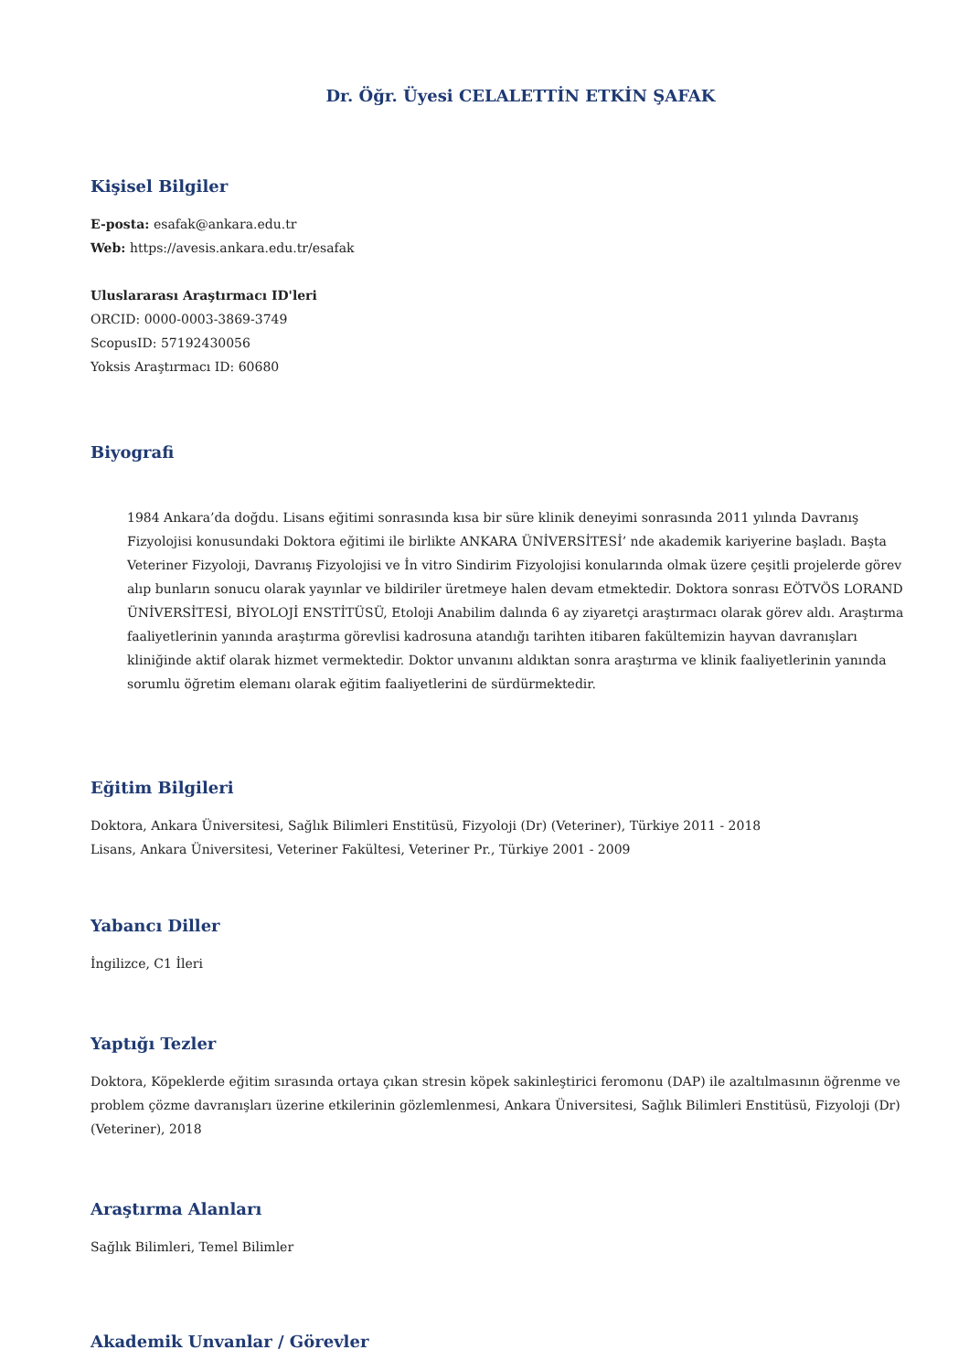Dr. Öğr. Üyesi CELALETTİN ETKİN ŞAFAK
Kişisel Bilgiler
E-posta: esafak@ankara.edu.tr
Web: https://avesis.ankara.edu.tr/esafak
Uluslararası Araştırmacı ID'leri
ORCID: 0000-0003-3869-3749
ScopusID: 57192430056
Yoksis Araştırmacı ID: 60680
Biyografi
1984 Ankara’da doğdu. Lisans eğitimi sonrasında kısa bir süre klinik deneyimi sonrasında 2011 yılında Davranış Fizyolojisi konusundaki Doktora eğitimi ile birlikte ANKARA ÜNİVERSİTESİ’ nde akademik kariyerine başladı. Başta Veteriner Fizyoloji, Davranış Fizyolojisi ve İn vitro Sindirim Fizyolojisi konularında olmak üzere çeşitli projelerde görev alıp bunların sonucu olarak yayınlar ve bildiriler üretmeye halen devam etmektedir. Doktora sonrası EÖTVÖS LORAND ÜNİVERSİTESİ, BİYOLOJİ ENSTİTÜSÜ, Etoloji Anabilim dalında 6 ay ziyaretçi araştırmacı olarak görev aldı. Araştırma faaliyetlerinin yanında araştırma görevlisi kadrosuna atandığı tarihten itibaren fakültemizin hayvan davranışları kliniğinde aktif olarak hizmet vermektedir. Doktor unvanını aldıktan sonra araştırma ve klinik faaliyetlerinin yanında sorumlu öğretim elemanı olarak eğitim faaliyetlerini de sürdürmektedir.
Eğitim Bilgileri
Doktora, Ankara Üniversitesi, Sağlık Bilimleri Enstitüsü, Fizyoloji (Dr) (Veteriner), Türkiye 2011 - 2018
Lisans, Ankara Üniversitesi, Veteriner Fakültesi, Veteriner Pr., Türkiye 2001 - 2009
Yabancı Diller
İngilizce, C1 İleri
Yaptığı Tezler
Doktora, Köpeklerde eğitim sırasında ortaya çıkan stresin köpek sakinleştirici feromonu (DAP) ile azaltılmasının öğrenme ve problem çözme davranışları üzerine etkilerinin gözlemlenmesi, Ankara Üniversitesi, Sağlık Bilimleri Enstitüsü, Fizyoloji (Dr) (Veteriner), 2018
Araştırma Alanları
Sağlık Bilimleri, Temel Bilimler
Akademik Unvanlar / Görevler